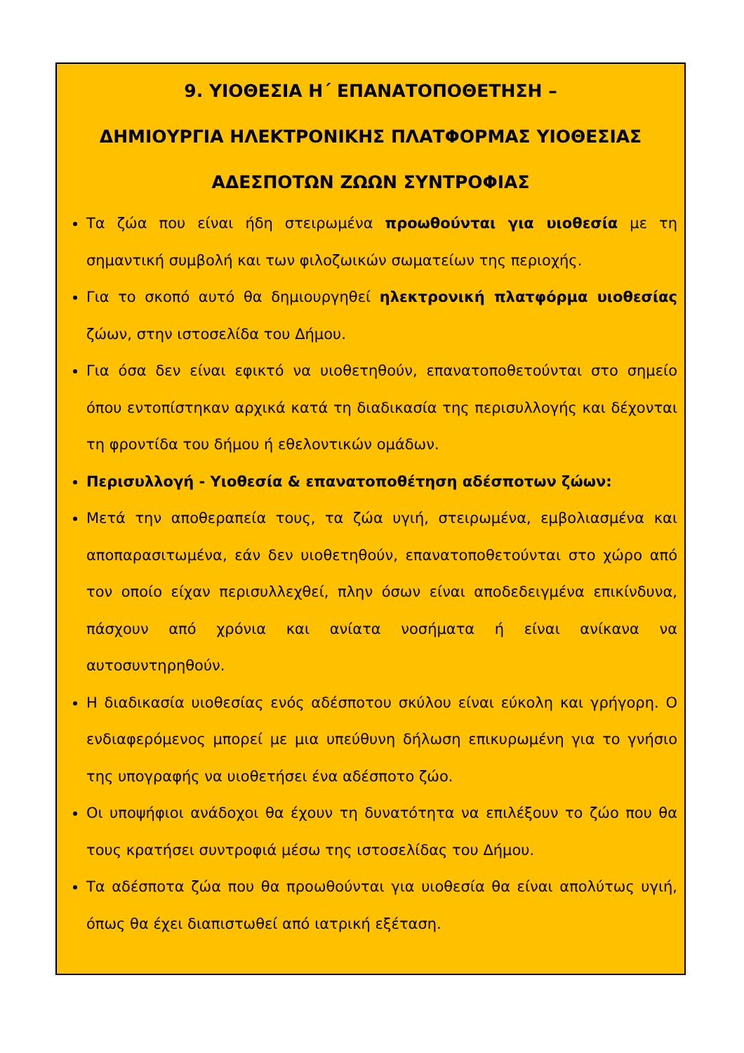9. ΥΙΟΘΕΣΙΑ Η΄ ΕΠΑΝΑΤΟΠΟΘΕΤΗΣΗ –
ΔΗΜΙΟΥΡΓΙΑ ΗΛΕΚΤΡΟΝΙΚΗΣ ΠΛΑΤΦΟΡΜΑΣ ΥΙΟΘΕΣΙΑΣ
ΑΔΕΣΠΟΤΩΝ ΖΩΩΝ ΣΥΝΤΡΟΦΙΑΣ
Τα ζώα που είναι ήδη στειρωμένα προωθούνται για υιοθεσία με τη σημαντική συμβολή και των φιλοζωικών σωματείων της περιοχής.
Για το σκοπό αυτό θα δημιουργηθεί ηλεκτρονική πλατφόρμα υιοθεσίας ζώων, στην ιστοσελίδα του Δήμου.
Για όσα δεν είναι εφικτό να υιοθετηθούν, επανατοποθετούνται στο σημείο όπου εντοπίστηκαν αρχικά κατά τη διαδικασία της περισυλλογής και δέχονται τη φροντίδα του δήμου ή εθελοντικών ομάδων.
Περισυλλογή - Υιοθεσία & επανατοποθέτηση αδέσποτων ζώων:
Μετά την αποθεραπεία τους, τα ζώα υγιή, στειρωμένα, εμβολιασμένα και αποπαρασιτωμένα, εάν δεν υιοθετηθούν, επανατοποθετούνται στο χώρο από τον οποίο είχαν περισυλλεχθεί, πλην όσων είναι αποδεδειγμένα επικίνδυνα, πάσχουν από χρόνια και ανίατα νοσήματα ή είναι ανίκανα να αυτοσυντηρηθούν.
Η διαδικασία υιοθεσίας ενός αδέσποτου σκύλου είναι εύκολη και γρήγορη. Ο ενδιαφερόμενος μπορεί με μια υπεύθυνη δήλωση επικυρωμένη για το γνήσιο της υπογραφής να υιοθετήσει ένα αδέσποτο ζώο.
Οι υποψήφιοι ανάδοχοι θα έχουν τη δυνατότητα να επιλέξουν το ζώο που θα τους κρατήσει συντροφιά μέσω της ιστοσελίδας του Δήμου.
Τα αδέσποτα ζώα που θα προωθούνται για υιοθεσία θα είναι απολύτως υγιή, όπως θα έχει διαπιστωθεί από ιατρική εξέταση.